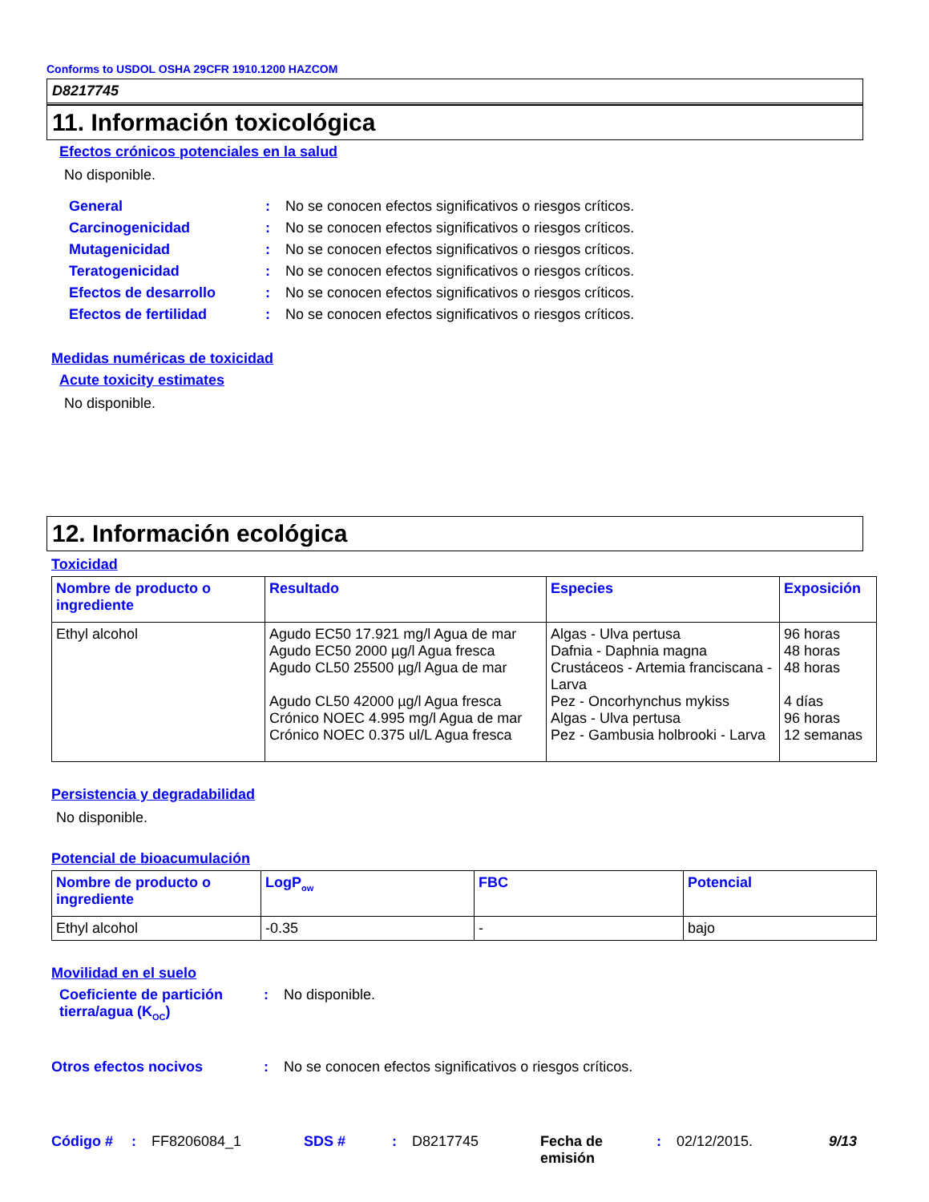Conforms to USDOL OSHA 29CFR 1910.1200 HAZCOM
D8217745
11. Información toxicológica
Efectos crónicos potenciales en la salud
No disponible.
General : No se conocen efectos significativos o riesgos críticos.
Carcinogenicidad : No se conocen efectos significativos o riesgos críticos.
Mutagenicidad : No se conocen efectos significativos o riesgos críticos.
Teratogenicidad : No se conocen efectos significativos o riesgos críticos.
Efectos de desarrollo : No se conocen efectos significativos o riesgos críticos.
Efectos de fertilidad : No se conocen efectos significativos o riesgos críticos.
Medidas numéricas de toxicidad
Acute toxicity estimates
No disponible.
12. Información ecológica
Toxicidad
| Nombre de producto o ingrediente | Resultado | Especies | Exposición |
| --- | --- | --- | --- |
| Ethyl alcohol | Agudo EC50 17.921 mg/l Agua de mar Agudo EC50 2000 µg/l Agua fresca Agudo CL50 25500 µg/l Agua de mar Agudo CL50 42000 µg/l Agua fresca Crónico NOEC 4.995 mg/l Agua de mar Crónico NOEC 0.375 ul/L Agua fresca | Algas - Ulva pertusa Dafnia - Daphnia magna Crustáceos - Artemia franciscana - Larva Pez - Oncorhynchus mykiss Algas - Ulva pertusa Pez - Gambusia holbrooki - Larva | 96 horas 48 horas 48 horas 4 días 96 horas 12 semanas |
Persistencia y degradabilidad
No disponible.
Potencial de bioacumulación
| Nombre de producto o ingrediente | LogP<sub>ow</sub> | FBC | Potencial |
| --- | --- | --- | --- |
| Ethyl alcohol | -0.35 | - | bajo |
Movilidad en el suelo
Coeficiente de partición tierra/agua (K<sub>OC</sub>)
: No disponible.
Otros efectos nocivos : No se conocen efectos significativos o riesgos críticos.
Código # : FF8206084_1 SDS # : D8217745 Fecha de emisión
: 02/12/2015. 9/13